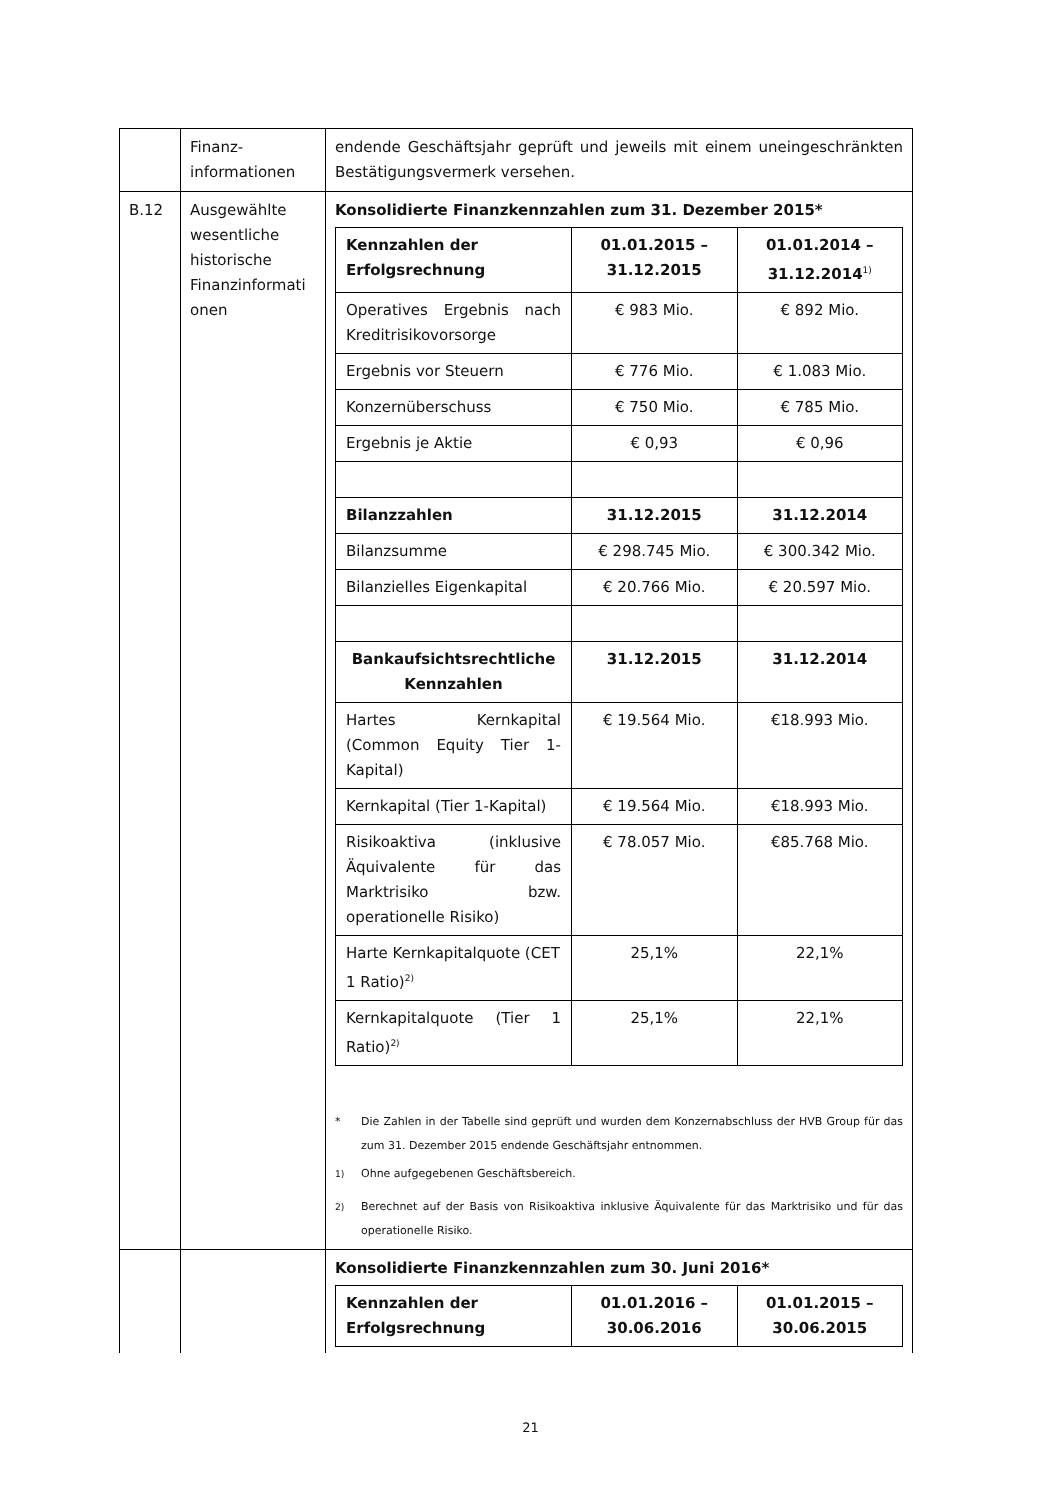| | Finanz- informationen | endende Geschäftsjahr geprüft und jeweils mit einem uneingeschränkten Bestätigungsvermerk versehen. |
| B.12 | Ausgewählte wesentliche historische Finanzinformati onen | Konsolidierte Finanzkennzahlen zum 31. Dezember 2015* / Kennzahlen der Erfolgsrechnung / 01.01.2015 – 31.12.2015 / 01.01.2014 – 31.12.2014<sup>1)</sup> / / --- / --- / --- / / Operatives Ergebnis nach Kreditrisikovorsorge / € 983 Mio. / € 892 Mio. / / Ergebnis vor Steuern / € 776 Mio. / € 1.083 Mio. / / Konzernüberschuss / € 750 Mio. / € 785 Mio. / / Ergebnis je Aktie / € 0,93 / € 0,96 / / Bilanzzahlen / 31.12.2015 / 31.12.2014 / / Bilanzsumme / € 298.745 Mio. / € 300.342 Mio. / / Bilanzielles Eigenkapital / € 20.766 Mio. / € 20.597 Mio. / / Bankaufsichtsrechtliche Kennzahlen / 31.12.2015 / 31.12.2014 / / Hartes Kernkapital (Common Equity Tier 1-Kapital) / € 19.564 Mio. / €18.993 Mio. / / Kernkapital (Tier 1-Kapital) / € 19.564 Mio. / €18.993 Mio. / / Risikoaktiva (inklusive Äquivalente für das Marktrisiko bzw. operationelle Risiko) / € 78.057 Mio. / €85.768 Mio. / / Harte Kernkapitalquote (CET 1 Ratio)<sup>2)</sup> / 25,1% / 22,1% / / Kernkapitalquote (Tier 1 Ratio)<sup>2)</sup> / 25,1% / 22,1% / * Die Zahlen in der Tabelle sind geprüft und wurden dem Konzernabschluss der HVB Group für das zum 31. Dezember 2015 endende Geschäftsjahr entnommen. <sup>1)</sup> Ohne aufgegebenen Geschäftsbereich. <sup>2)</sup> Berechnet auf der Basis von Risikoaktiva inklusive Äquivalente für das Marktrisiko und für das operationelle Risiko. |
| | | Konsolidierte Finanzkennzahlen zum 30. Juni 2016* / Kennzahlen der Erfolgsrechnung / 01.01.2016 – 30.06.2016 / 01.01.2015 – 30.06.2015 / / --- / --- / --- / |
21